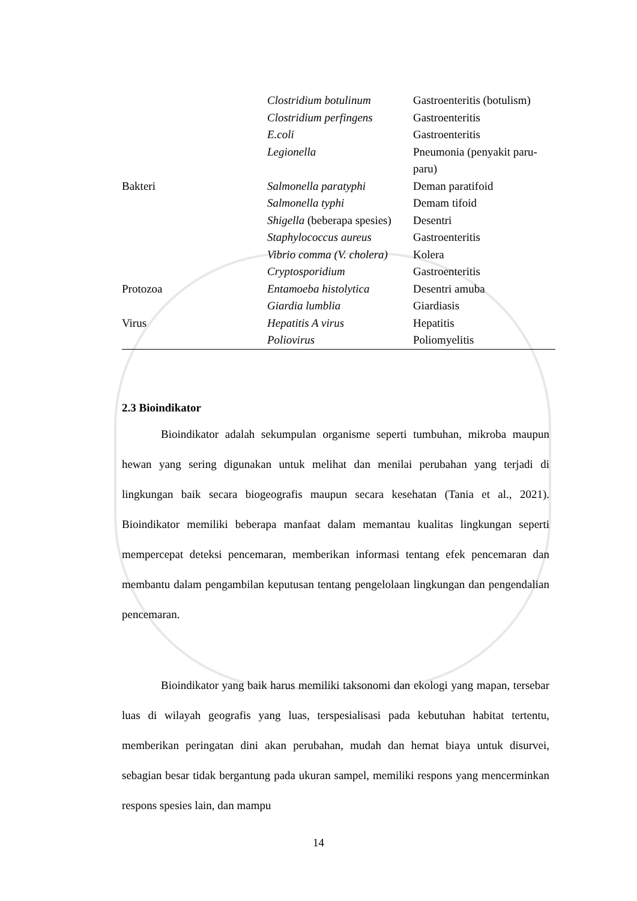| | Clostridium botulinum | Gastroenteritis (botulism) |
| | Clostridium perfingens | Gastroenteritis |
| | E.coli | Gastroenteritis |
| | Legionella | Pneumonia (penyakit paru-paru) |
| Bakteri | Salmonella paratyphi | Deman paratifoid |
| | Salmonella typhi | Demam tifoid |
| | Shigella (beberapa spesies) | Desentri |
| | Staphylococcus aureus | Gastroenteritis |
| | Vibrio comma (V. cholera) | Kolera |
| | Cryptosporidium | Gastroenteritis |
| Protozoa | Entamoeba histolytica | Desentri amuba |
| | Giardia lumblia | Giardiasis |
| Virus | Hepatitis A virus | Hepatitis |
| | Poliovirus | Poliomyelitis |
2.3 Bioindikator
Bioindikator adalah sekumpulan organisme seperti tumbuhan, mikroba maupun hewan yang sering digunakan untuk melihat dan menilai perubahan yang terjadi di lingkungan baik secara biogeografis maupun secara kesehatan (Tania et al., 2021). Bioindikator memiliki beberapa manfaat dalam memantau kualitas lingkungan seperti mempercepat deteksi pencemaran, memberikan informasi tentang efek pencemaran dan membantu dalam pengambilan keputusan tentang pengelolaan lingkungan dan pengendalian pencemaran.
Bioindikator yang baik harus memiliki taksonomi dan ekologi yang mapan, tersebar luas di wilayah geografis yang luas, terspesialisasi pada kebutuhan habitat tertentu, memberikan peringatan dini akan perubahan, mudah dan hemat biaya untuk disurvei, sebagian besar tidak bergantung pada ukuran sampel, memiliki respons yang mencerminkan respons spesies lain, dan mampu
14